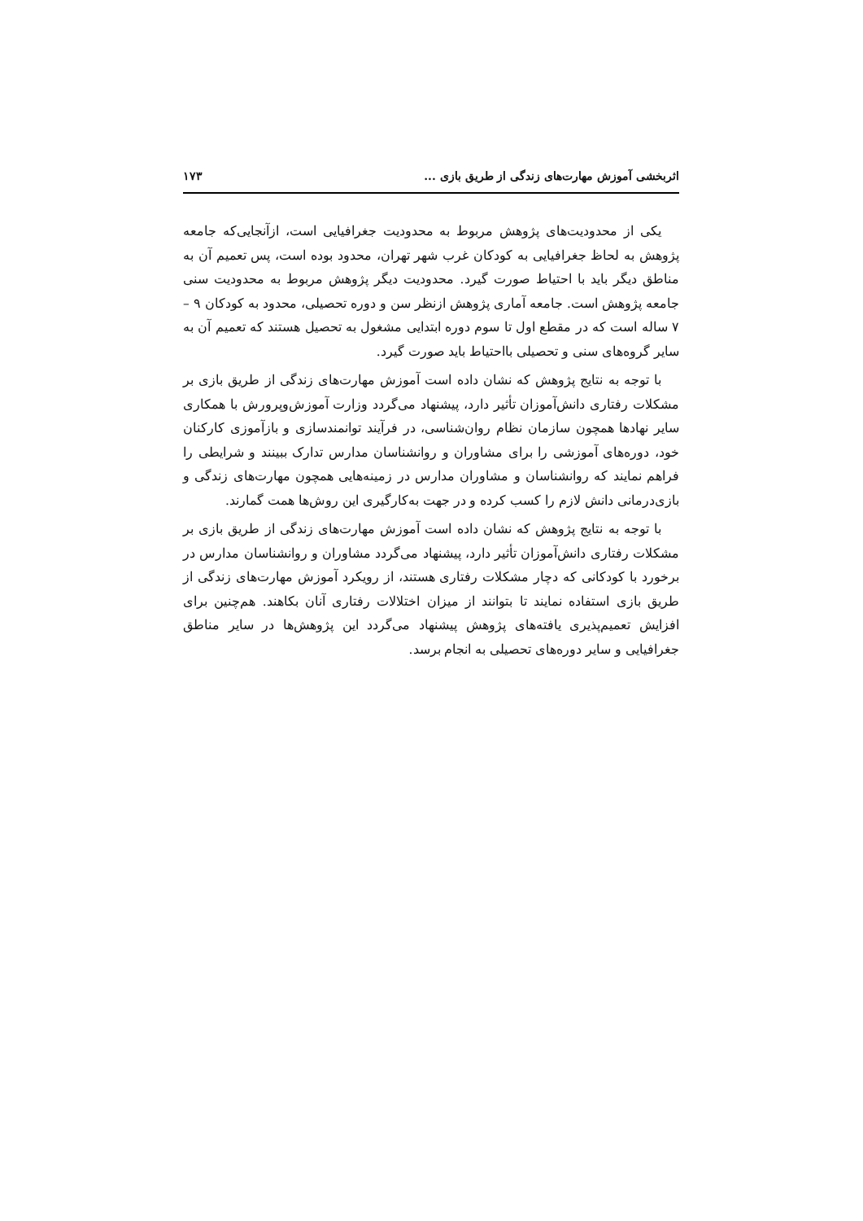اثربخشی آموزش مهارت‌های زندگی از طریق بازی ... ۱۷۳
یکی از محدودیت‌های پژوهش مربوط به محدودیت جغرافیایی است، ازآنجایی‌که جامعه پژوهش به لحاظ جغرافیایی به کودکان غرب شهر تهران، محدود بوده است، پس تعمیم آن به مناطق دیگر باید با احتیاط صورت گیرد. محدودیت دیگر پژوهش مربوط به محدودیت سنی جامعه پژوهش است. جامعه آماری پژوهش ازنظر سن و دوره تحصیلی، محدود به کودکان ۹ – ۷ ساله است که در مقطع اول تا سوم دوره ابتدایی مشغول به تحصیل هستند که تعمیم آن به سایر گروه‌های سنی و تحصیلی بااحتیاط باید صورت گیرد.
با توجه به نتایج پژوهش که نشان داده است آموزش مهارت‌های زندگی از طریق بازی بر مشکلات رفتاری دانش‌آموزان تأثیر دارد، پیشنهاد می‌گردد وزارت آموزش‌وپرورش با همکاری سایر نهادها همچون سازمان نظام روان‌شناسی، در فرآیند توانمندسازی و بازآموزی کارکنان خود، دوره‌های آموزشی را برای مشاوران و روانشناسان مدارس تدارک ببینند و شرایطی را فراهم نمایند که روانشناسان و مشاوران مدارس در زمینه‌هایی همچون مهارت‌های زندگی و بازی‌درمانی دانش لازم را کسب کرده و در جهت به‌کارگیری این روش‌ها همت گمارند.
با توجه به نتایج پژوهش که نشان داده است آموزش مهارت‌های زندگی از طریق بازی بر مشکلات رفتاری دانش‌آموزان تأثیر دارد، پیشنهاد می‌گردد مشاوران و روانشناسان مدارس در برخورد با کودکانی که دچار مشکلات رفتاری هستند، از رویکرد آموزش مهارت‌های زندگی از طریق بازی استفاده نمایند تا بتوانند از میزان اختلالات رفتاری آنان بکاهند. هم‌چنین برای افزایش تعمیم‌پذیری یافته‌های پژوهش پیشنهاد می‌گردد این پژوهش‌ها در سایر مناطق جغرافیایی و سایر دوره‌های تحصیلی به انجام برسد.